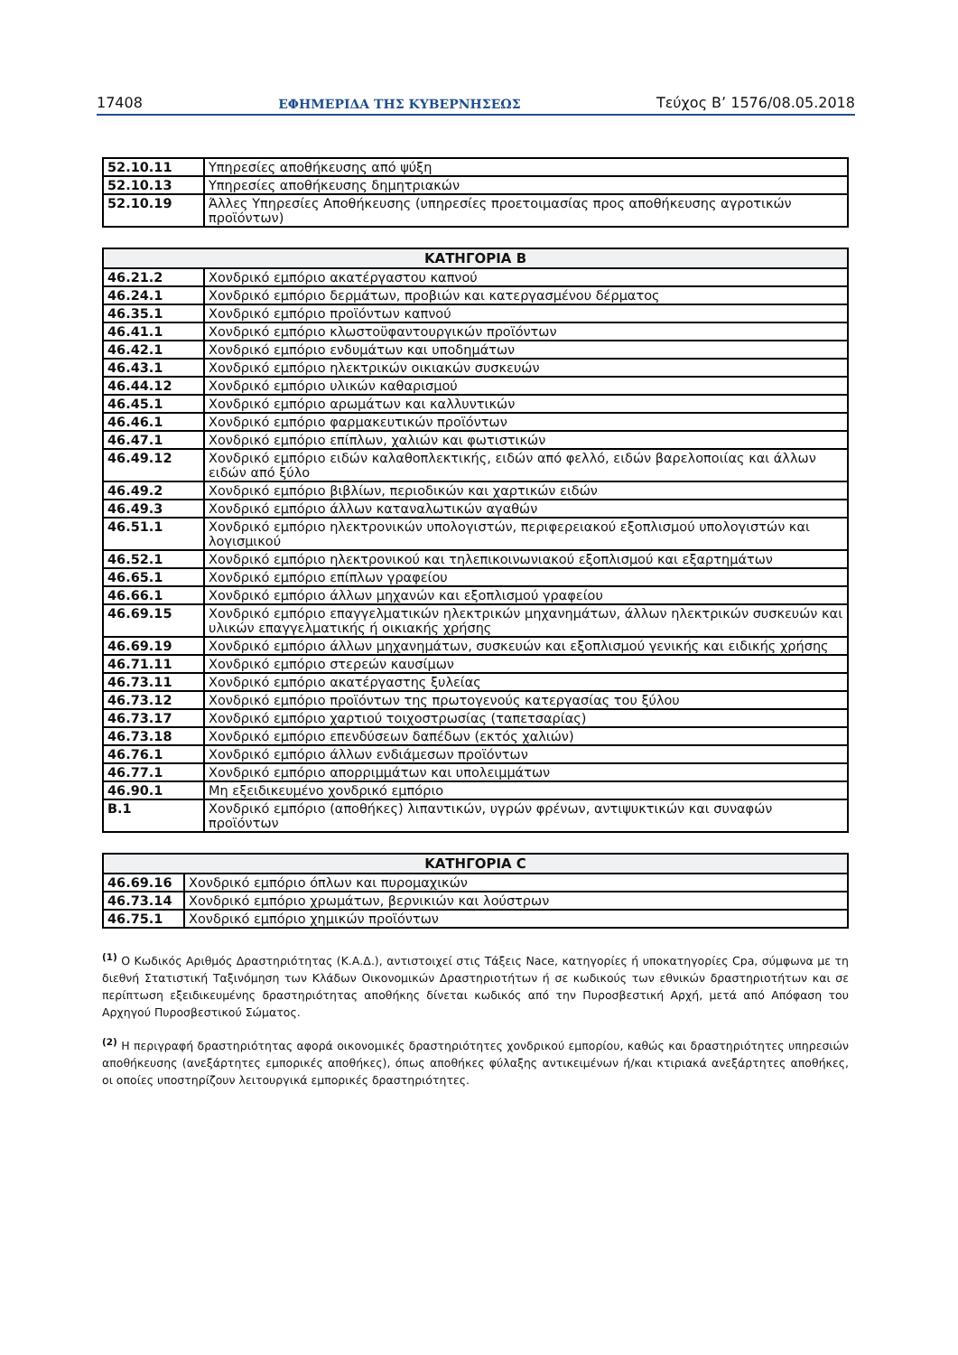17408 ΕΦΗΜΕΡΙΔΑ ΤΗΣ ΚΥΒΕΡΝΗΣΕΩΣ Τεύχος Β’ 1576/08.05.2018
| 52.10.11 | Υπηρεσίες αποθήκευσης από ψύξη |
| 52.10.13 | Υπηρεσίες αποθήκευσης δημητριακών |
| 52.10.19 | Άλλες Υπηρεσίες Αποθήκευσης (υπηρεσίες προετοιμασίας προς αποθήκευσης αγροτικών προϊόντων) |
| ΚΑΤΗΓΟΡΙΑ Β | |
| --- | --- |
| 46.21.2 | Χονδρικό εμπόριο ακατέργαστου καπνού |
| 46.24.1 | Χονδρικό εμπόριο δερμάτων, προβιών και κατεργασμένου δέρματος |
| 46.35.1 | Χονδρικό εμπόριο προϊόντων καπνού |
| 46.41.1 | Χονδρικό εμπόριο κλωστοϋφαντουργικών προϊόντων |
| 46.42.1 | Χονδρικό εμπόριο ενδυμάτων και υποδημάτων |
| 46.43.1 | Χονδρικό εμπόριο ηλεκτρικών οικιακών συσκευών |
| 46.44.12 | Χονδρικό εμπόριο υλικών καθαρισμού |
| 46.45.1 | Χονδρικό εμπόριο αρωμάτων και καλλυντικών |
| 46.46.1 | Χονδρικό εμπόριο φαρμακευτικών προϊόντων |
| 46.47.1 | Χονδρικό εμπόριο επίπλων, χαλιών και φωτιστικών |
| 46.49.12 | Χονδρικό εμπόριο ειδών καλαθοπλεκτικής, ειδών από φελλό, ειδών βαρελοποιίας και άλλων ειδών από ξύλο |
| 46.49.2 | Χονδρικό εμπόριο βιβλίων, περιοδικών και χαρτικών ειδών |
| 46.49.3 | Χονδρικό εμπόριο άλλων καταναλωτικών αγαθών |
| 46.51.1 | Χονδρικό εμπόριο ηλεκτρονικών υπολογιστών, περιφερειακού εξοπλισμού υπολογιστών και λογισμικού |
| 46.52.1 | Χονδρικό εμπόριο ηλεκτρονικού και τηλεπικοινωνιακού εξοπλισμού και εξαρτημάτων |
| 46.65.1 | Χονδρικό εμπόριο επίπλων γραφείου |
| 46.66.1 | Χονδρικό εμπόριο άλλων μηχανών και εξοπλισμού γραφείου |
| 46.69.15 | Χονδρικό εμπόριο επαγγελματικών ηλεκτρικών μηχανημάτων, άλλων ηλεκτρικών συσκευών και υλικών επαγγελματικής ή οικιακής χρήσης |
| 46.69.19 | Χονδρικό εμπόριο άλλων μηχανημάτων, συσκευών και εξοπλισμού γενικής και ειδικής χρήσης |
| 46.71.11 | Χονδρικό εμπόριο στερεών καυσίμων |
| 46.73.11 | Χονδρικό εμπόριο ακατέργαστης ξυλείας |
| 46.73.12 | Χονδρικό εμπόριο προϊόντων της πρωτογενούς κατεργασίας του ξύλου |
| 46.73.17 | Χονδρικό εμπόριο χαρτιού τοιχοστρωσίας (ταπετσαρίας) |
| 46.73.18 | Χονδρικό εμπόριο επενδύσεων δαπέδων (εκτός χαλιών) |
| 46.76.1 | Χονδρικό εμπόριο άλλων ενδιάμεσων προϊόντων |
| 46.77.1 | Χονδρικό εμπόριο απορριμμάτων και υπολειμμάτων |
| 46.90.1 | Μη εξειδικευμένο χονδρικό εμπόριο |
| B.1 | Χονδρικό εμπόριο (αποθήκες) λιπαντικών, υγρών φρένων, αντιψυκτικών και συναφών προϊόντων |
| ΚΑΤΗΓΟΡΙΑ C | |
| --- | --- |
| 46.69.16 | Χονδρικό εμπόριο όπλων και πυρομαχικών |
| 46.73.14 | Χονδρικό εμπόριο χρωμάτων, βερνικιών και λούστρων |
| 46.75.1 | Χονδρικό εμπόριο χημικών προϊόντων |
<sup>(1)</sup> Ο Κωδικός Αριθμός Δραστηριότητας (Κ.Α.Δ.), αντιστοιχεί στις Τάξεις Nace, κατηγορίες ή υποκατηγορίες Cpa, σύμφωνα με τη διεθνή Στατιστική Ταξινόμηση των Κλάδων Οικονομικών Δραστηριοτήτων ή σε κωδικούς των εθνικών δραστηριοτήτων και σε περίπτωση εξειδικευμένης δραστηριότητας αποθήκης δίνεται κωδικός από την Πυροσβεστική Αρχή, μετά από Απόφαση του Αρχηγού Πυροσβεστικού Σώματος.
<sup>(2)</sup> Η περιγραφή δραστηριότητας αφορά οικονομικές δραστηριότητες χονδρικού εμπορίου, καθώς και δραστηριότητες υπηρεσιών αποθήκευσης (ανεξάρτητες εμπορικές αποθήκες), όπως αποθήκες φύλαξης αντικειμένων ή/και κτιριακά ανεξάρτητες αποθήκες, οι οποίες υποστηρίζουν λειτουργικά εμπορικές δραστηριότητες.